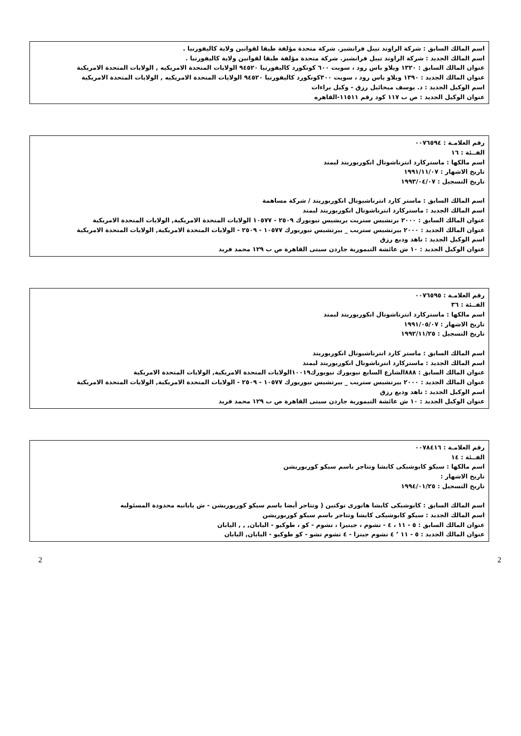اسم المالك السابق : شركة الراوند تيبل فرانشيز. شركة متحدة مؤلفة طبقا لقوانين ولاية كاليفورنيا .
اسم المالك الجديد : شركة الراوند تيبل فرانشيز. شركة متحدة مؤلفة طبقا لقوانين ولاية كاليفورنيا .
عنوان المالك السابق : ١٣٢٠ ويلاو باس رود ، سويت ٦٠٠ كونكورد كاليفورنيا ٩٤٥٢٠ الولايات المتحدة الامريكيه , الولايات المتحدة الامريكية
عنوان المالك الجديد : ١٣٩٠ ويلاو باس رود ، سويت ٣٠٠كونكورد كاليفورنيا ٩٤٥٢٠ الولايات المتحدة الامريكيه , الولايات المتحدة الامريكية
اسم الوكيل الجديد : د. يوسف ميخائيل رزق - وكيل براءات
عنوان الوكيل الجديد : ص ب ١١٧ كود رقم ١١٥١١-القاهره
رقم العلامـة : ٠٠٧٦٥٩٤
الفــئة : ١٦
اسم مالكها : ماستركارد انترناشونال انكوربوريتد ليمتد
تاريخ الاشهار : ١٩٩١/١١/٠٧
تاريخ التسجيل : ١٩٩٣/٠٤/٠٧
اسم المالك السابق : ماستر كارد انترناشيونال انكوربوريتد / شركة مساهمة
اسم المالك الجديد : ماستركارد انترناشونال انكوربوريتد ليمتد
عنوان المالك السابق : ٢٠٠٠ برتشيس ستريت بريشيس نيويورك ٢٥٠٩ - ١٠٥٧٧ الولايات المتحدة الامريكية, الولايات المتحدة الامريكية
عنوان المالك الجديد : ٢٠٠٠ بيرتشيس ستريب _ بيرتشيس نيوريورك ١٠٥٧٧ - ٢٥٠٩ - الولايات المتحدة الامريكية, الولايات المتحدة الامريكية
اسم الوكيل الجديد : ناهد وديع رزق
عنوان الوكيل الجديد : ١٠ ش عائشة التيمورية جاردن سيتى القاهرة ص ب ١٢٩ محمد فريد
رقم العلامـة : ٠٠٧٦٥٩٥
الفــئة : ٣٦
اسم مالكها : ماستركارد انترناشونال انكوربوريتد ليمتد
تاريخ الاشهار : ١٩٩١/٠٥/٠٧
تاريخ التسجيل : ١٩٩٢/١١/٢٥
اسم المالك السابق : ماستر كارد انترناشيونال انكوربوريتد
اسم المالك الجديد : ماستركارد انترناشونال انكوربوريتد ليمتد
عنوان المالك السابق : ٨٨٨الشارع السابع نيويورك نيويورك١٠٠١٩الولايات المتحدة الامريكية, الولايات المتحدة الامريكية
عنوان المالك الجديد : ٢٠٠٠ بيرتشيس ستريب _ بيرتشيس نيوريورك ١٠٥٧٧ - ٢٥٠٩ - الولايات المتحدة الامريكية, الولايات المتحدة الامريكية
اسم الوكيل الجديد : ناهد وديع رزق
عنوان الوكيل الجديد : ١٠ ش عائشة التيمورية جاردن سيتى القاهرة ص ب ١٢٩ محمد فريد
رقم العلامـة : ٠٠٧٨٤١٦
الفــئة : ١٤
اسم مالكها : سيكو كابوشيكى كايشا وتتاجر باسم سيكو كوربوريشن
تاريخ الاشهار :
تاريخ التسجيل : ١٩٩٤/٠١/٢٥
اسم المالك السابق : كابوشيكى كايشا هاتورى توكتين ( وتتاجر أيضا باسم سيكو كوربوريشن - ش يابانيه محدودة المسئوليه
اسم المالك الجديد : سيكو كابوشيكى كايشا وتتاجر باسم سيكو كوربوريشن
عنوان المالك السابق : ٥ - ١١ ، ٤ - تشوم ، جينيزا ، تشوم - كو ، طوكيو - اليابان, , , اليابان
عنوان المالك الجديد : ٥ - ١١ ’ ٤ تشوم جينزا - ٤ تشوم تشو - كو طوكيو - اليابان, اليابان
2 2